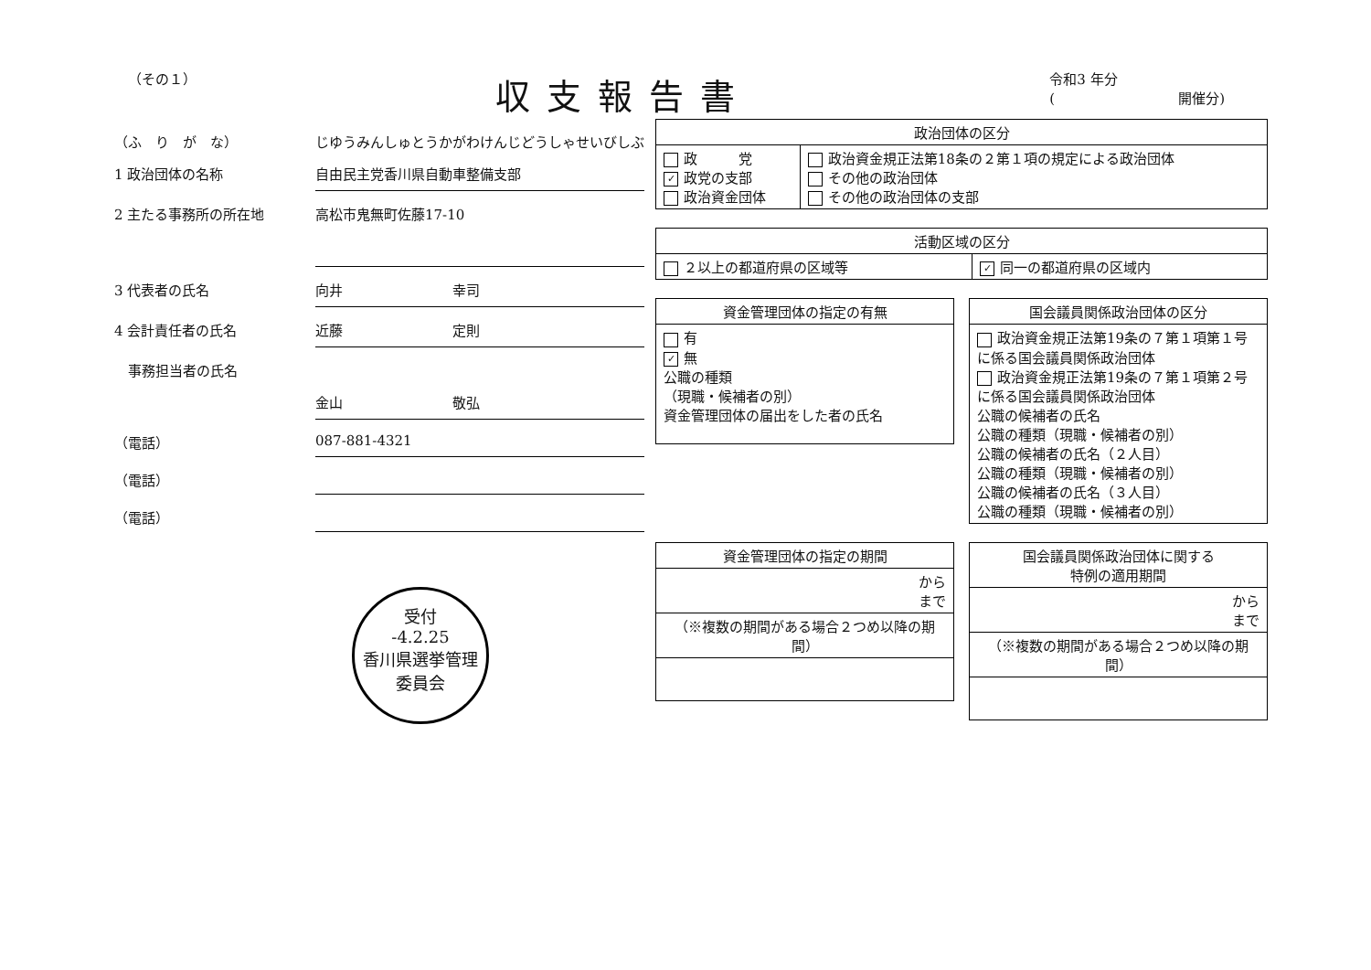（その１）
収支報告書
令和3 年分
(　　　　　　　　　開催分)
（ふ　り　が　な） じゆうみんしゅとうかがわけんじどうしゃせいびしぶ
1 政治団体の名称 自由民主党香川県自動車整備支部
2 主たる事務所の所在地
高松市鬼無町佐藤17-10
3 代表者の氏名 向井　　　　　　　　幸司
4 会計責任者の氏名 近藤　　　　　　　　定則
　事務担当者の氏名
金山　　　　　　　　敬弘
（電話） 087-881-4321
（電話）
（電話）
受付
-4.2.25
香川県選挙管理
委員会
| 政治団体の区分 | |
| --- | --- |
| 政 党 ✓ 政党の支部 政治資金団体 | 政治資金規正法第18条の２第１項の規定による政治団体 その他の政治団体 その他の政治団体の支部 |
| 活動区域の区分 | |
| --- | --- |
| ２以上の都道府県の区域等 | ✓ 同一の都道府県の区域内 |
| 資金管理団体の指定の有無 |
| --- |
| 有 ✓ 無 公職の種類 （現職・候補者の別） 資金管理団体の届出をした者の氏名 |
| 国会議員関係政治団体の区分 |
| --- |
| 政治資金規正法第19条の７第１項第１号に係る国会議員関係政治団体 政治資金規正法第19条の７第１項第２号に係る国会議員関係政治団体 公職の候補者の氏名 公職の種類（現職・候補者の別） 公職の候補者の氏名（２人目） 公職の種類（現職・候補者の別） 公職の候補者の氏名（３人目） 公職の種類（現職・候補者の別） |
| 資金管理団体の指定の期間 |
| --- |
| から まで |
| （※複数の期間がある場合２つめ以降の期間） |
| 国会議員関係政治団体に関する 特例の適用期間 |
| --- |
| から まで |
| （※複数の期間がある場合２つめ以降の期間） |